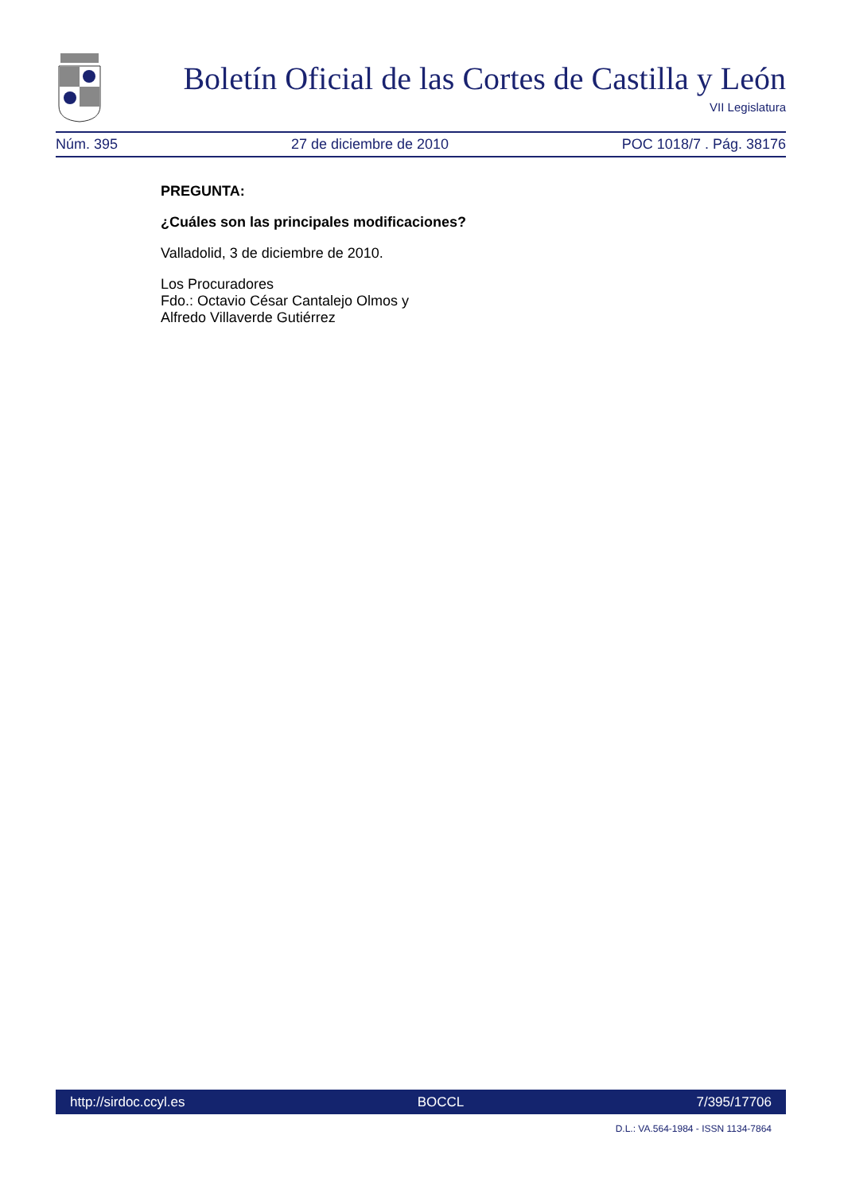Boletín Oficial de las Cortes de Castilla y León
VII Legislatura
Núm. 395 27 de diciembre de 2010 POC 1018/7 . Pág. 38176
PREGUNTA:
¿Cuáles son las principales modificaciones?
Valladolid, 3 de diciembre de 2010.
Los Procuradores
Fdo.: Octavio César Cantalejo Olmos y
Alfredo Villaverde Gutiérrez
http://sirdoc.ccyl.es BOCCL 7/395/17706
D.L.: VA.564-1984 - ISSN 1134-7864